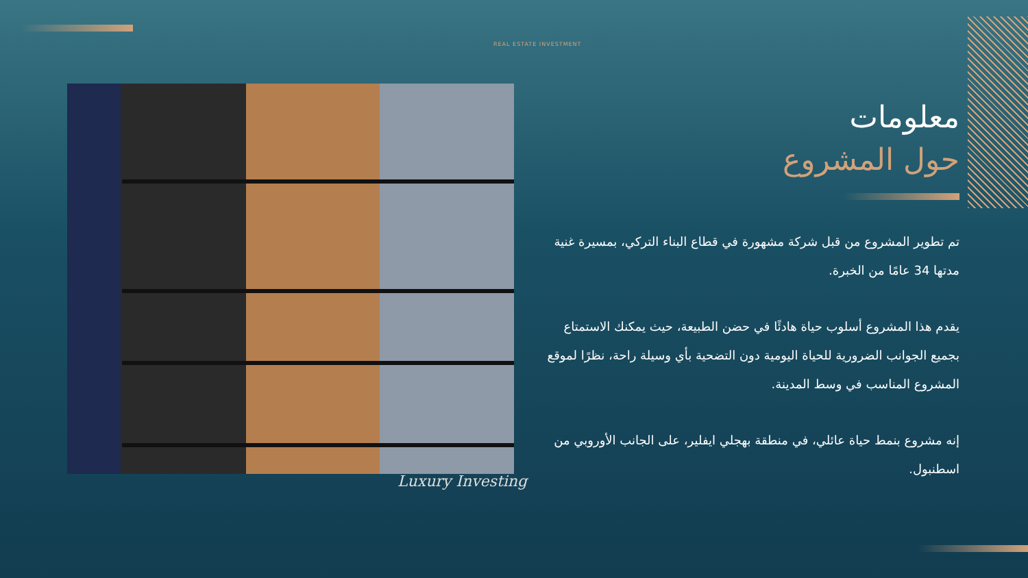REAL ESTATE INVESTMENT
Luxury Investing
معلومات
حول المشروع
تم تطوير المشروع من قبل شركة مشهورة في قطاع البناء التركي، بمسيرة غنية مدتها 34 عامًا من الخبرة.
يقدم هذا المشروع أسلوب حياة هادئًا في حضن الطبيعة، حيث يمكنك الاستمتاع بجميع الجوانب الضرورية للحياة اليومية دون التضحية بأي وسيلة راحة، نظرًا لموقع المشروع المناسب في وسط المدينة.
إنه مشروع بنمط حياة عائلي، في منطقة بهجلي ايفلير، على الجانب الأوروبي من اسطنبول.